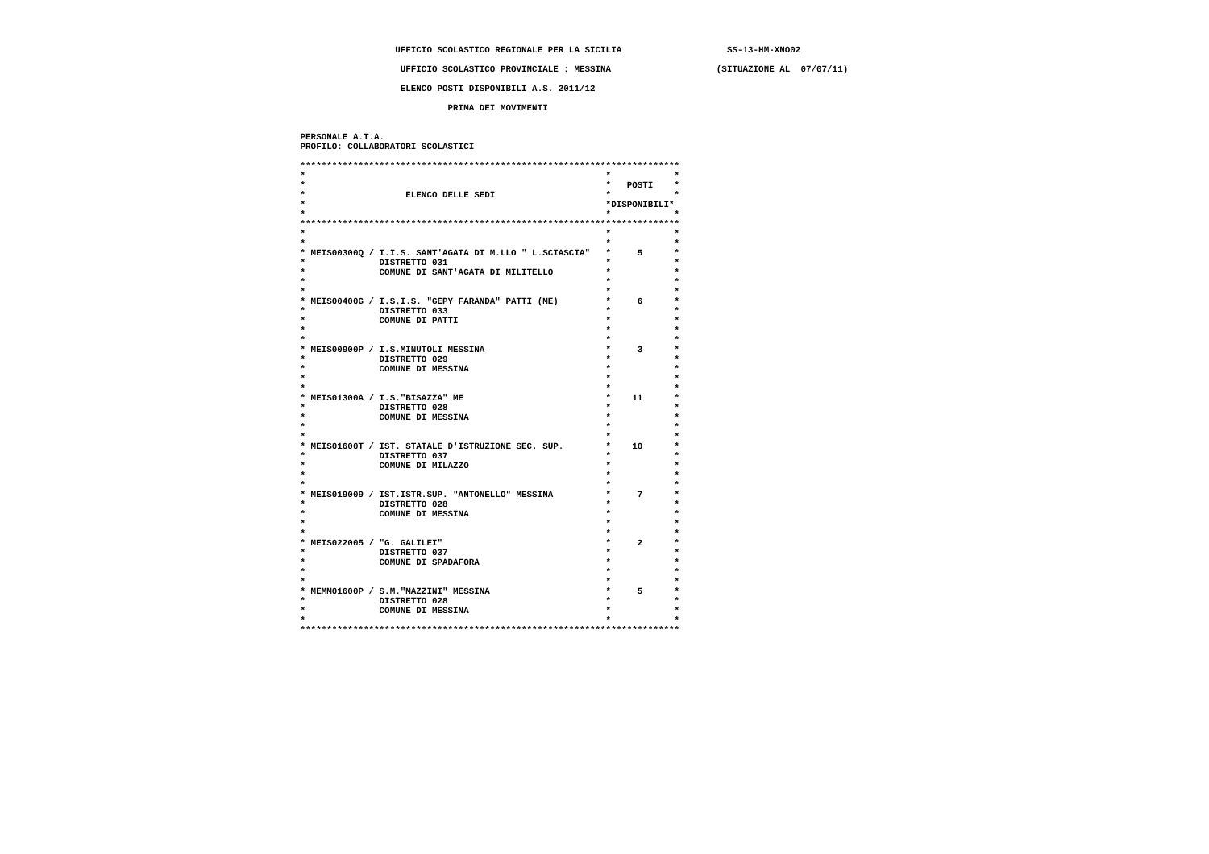UFFICIO SCOLASTICO REGIONALE PER LA SICILIA                    SS-13-HM-XNO02

                    UFFICIO SCOLASTICO PROVINCIALE : MESSINA                    (SITUAZIONE AL  07/07/11)

                    ELENCO POSTI DISPONIBILI A.S. 2011/12

                             PRIMA DEI MOVIMENTI


 PERSONALE A.T.A.
 PROFILO: COLLABORATORI SCOLASTICI

 ************************************************************************
 *                                                         *            *
 *                                                         *   POSTI    *
 *                   ELENCO DELLE SEDI                     *            *
 *                                                         *DISPONIBILI*
 *                                                         *            *
 ************************************************************************
 *                                                         *            *
 *                                                         *            *
 * MEIS00300Q / I.I.S. SANT'AGATA DI M.LLO " L.SCIASCIA"   *     5      *
 *              DISTRETTO 031                              *            *
 *              COMUNE DI SANT'AGATA DI MILITELLO          *            *
 *                                                         *            *
 *                                                         *            *
 * MEIS00400G / I.S.I.S. "GEPY FARANDA" PATTI (ME)         *     6      *
 *              DISTRETTO 033                              *            *
 *              COMUNE DI PATTI                            *            *
 *                                                         *            *
 *                                                         *            *
 * MEIS00900P / I.S.MINUTOLI MESSINA                       *     3      *
 *              DISTRETTO 029                              *            *
 *              COMUNE DI MESSINA                          *            *
 *                                                         *            *
 *                                                         *            *
 * MEIS01300A / I.S."BISAZZA" ME                           *    11      *
 *              DISTRETTO 028                              *            *
 *              COMUNE DI MESSINA                          *            *
 *                                                         *            *
 *                                                         *            *
 * MEIS01600T / IST. STATALE D'ISTRUZIONE SEC. SUP.        *    10      *
 *              DISTRETTO 037                              *            *
 *              COMUNE DI MILAZZO                          *            *
 *                                                         *            *
 *                                                         *            *
 * MEIS019009 / IST.ISTR.SUP. "ANTONELLO" MESSINA          *     7      *
 *              DISTRETTO 028                              *            *
 *              COMUNE DI MESSINA                          *            *
 *                                                         *            *
 *                                                         *            *
 * MEIS022005 / "G. GALILEI"                               *     2      *
 *              DISTRETTO 037                              *            *
 *              COMUNE DI SPADAFORA                        *            *
 *                                                         *            *
 *                                                         *            *
 * MEMM01600P / S.M."MAZZINI" MESSINA                      *     5      *
 *              DISTRETTO 028                              *            *
 *              COMUNE DI MESSINA                          *            *
 *                                                         *            *
 ************************************************************************